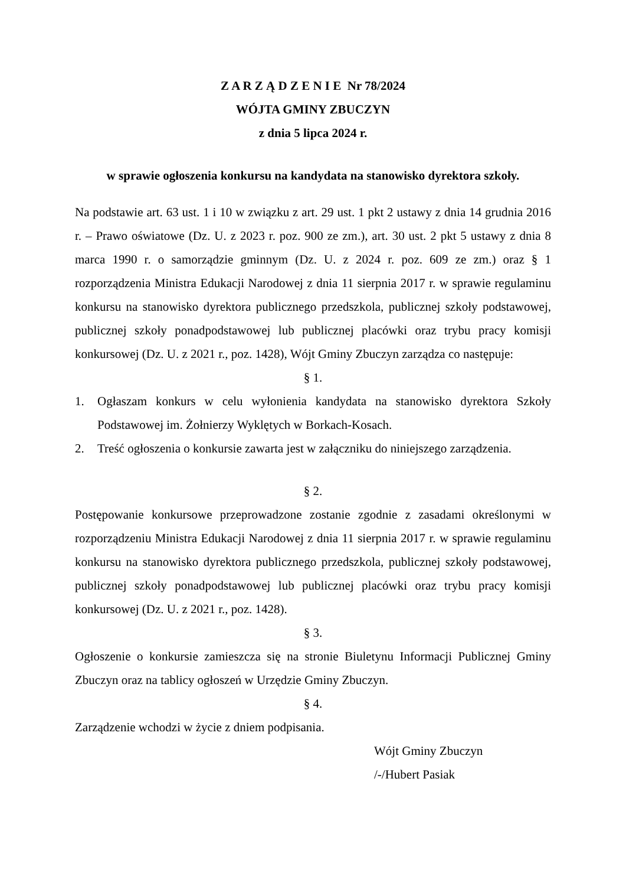Z A R Z Ą D Z E N I E Nr 78/2024
WÓJTA GMINY ZBUCZYN
z dnia 5 lipca 2024 r.
w sprawie ogłoszenia konkursu na kandydata na stanowisko dyrektora szkoły.
Na podstawie art. 63 ust. 1 i 10 w związku z art. 29 ust. 1 pkt 2 ustawy z dnia 14 grudnia 2016 r. – Prawo oświatowe (Dz. U. z 2023 r. poz. 900 ze zm.), art. 30 ust. 2 pkt 5 ustawy z dnia 8 marca 1990 r. o samorządzie gminnym (Dz. U. z 2024 r. poz. 609 ze zm.) oraz § 1 rozporządzenia Ministra Edukacji Narodowej z dnia 11 sierpnia 2017 r. w sprawie regulaminu konkursu na stanowisko dyrektora publicznego przedszkola, publicznej szkoły podstawowej, publicznej szkoły ponadpodstawowej lub publicznej placówki oraz trybu pracy komisji konkursowej (Dz. U. z 2021 r., poz. 1428), Wójt Gminy Zbuczyn zarządza co następuje:
§ 1.
1. Ogłaszam konkurs w celu wyłonienia kandydata na stanowisko dyrektora Szkoły Podstawowej im. Żołnierzy Wyklętych w Borkach-Kosach.
2. Treść ogłoszenia o konkursie zawarta jest w załączniku do niniejszego zarządzenia.
§ 2.
Postępowanie konkursowe przeprowadzone zostanie zgodnie z zasadami określonymi w rozporządzeniu Ministra Edukacji Narodowej z dnia 11 sierpnia 2017 r. w sprawie regulaminu konkursu na stanowisko dyrektora publicznego przedszkola, publicznej szkoły podstawowej, publicznej szkoły ponadpodstawowej lub publicznej placówki oraz trybu pracy komisji konkursowej (Dz. U. z 2021 r., poz. 1428).
§ 3.
Ogłoszenie o konkursie zamieszcza się na stronie Biuletynu Informacji Publicznej Gminy Zbuczyn oraz na tablicy ogłoszeń w Urzędzie Gminy Zbuczyn.
§ 4.
Zarządzenie wchodzi w życie z dniem podpisania.
Wójt Gminy Zbuczyn
/-/Hubert Pasiak